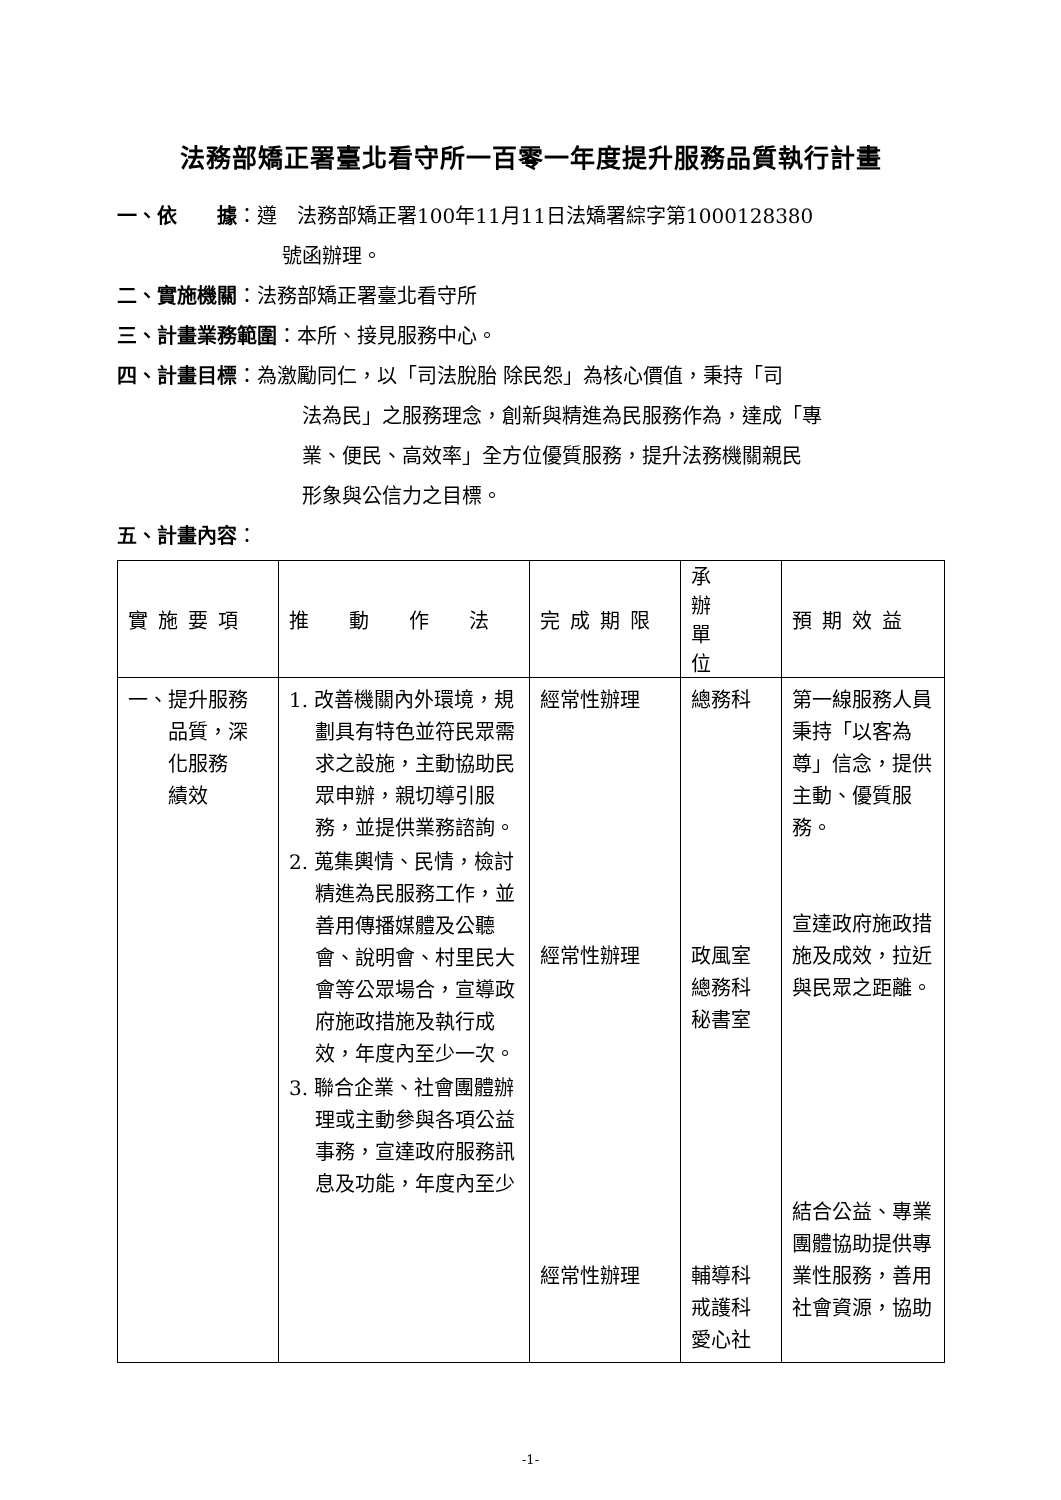法務部矯正署臺北看守所一百零一年度提升服務品質執行計畫
一、依　　據：遵　法務部矯正署100年11月11日法矯署綜字第1000128380
號函辦理。
二、實施機關：法務部矯正署臺北看守所
三、計畫業務範圍：本所、接見服務中心。
四、計畫目標：為激勵同仁，以「司法脫胎 除民怨」為核心價值，秉持「司
法為民」之服務理念，創新與精進為民服務作為，達成「專
業、便民、高效率」全方位優質服務，提升法務機關親民
形象與公信力之目標。
五、計畫內容：
| 實施要項 | 推 動 作 法 | 完成期限 | 承 辦 單 位 | 預期效益 |
| --- | --- | --- | --- | --- |
| 一、提升服務 品質，深 化服務 績效 | 1. 改善機關內外環境，規劃具有特色並符民眾需求之設施，主動協助民眾申辦，親切導引服務，並提供業務諮詢。 2. 蒐集輿情、民情，檢討精進為民服務工作，並善用傳播媒體及公聽會、說明會、村里民大會等公眾場合，宣導政府施政措施及執行成效，年度內至少一次。 3. 聯合企業、社會團體辦理或主動參與各項公益事務，宣達政府服務訊息及功能，年度內至少 | 經常性辦理 經常性辦理 經常性辦理 | 總務科 政風室 總務科 秘書室 輔導科 戒護科 愛心社 | 第一線服務人員秉持「以客為尊」信念，提供主動、優質服務。 宣達政府施政措施及成效，拉近與民眾之距離。 結合公益、專業團體協助提供專業性服務，善用社會資源，協助 |
-1-